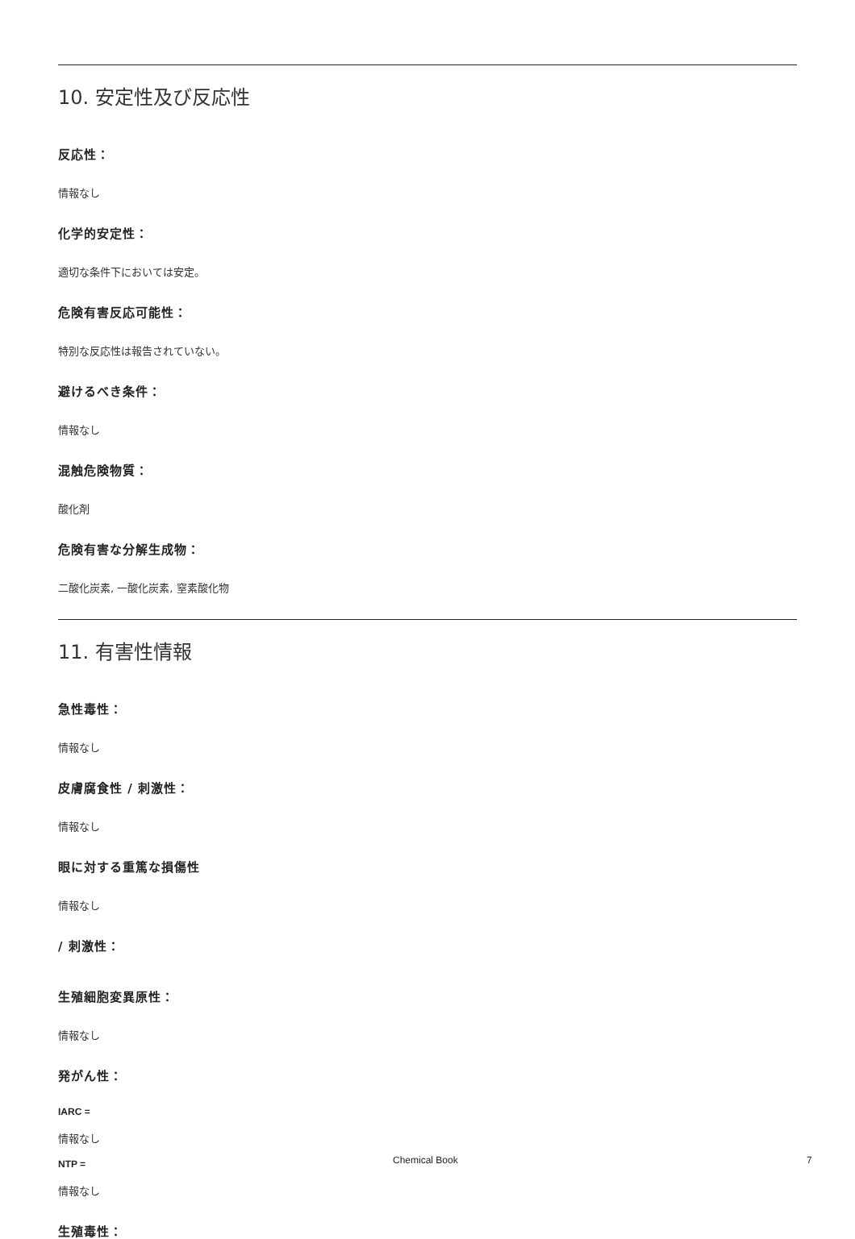10. 安定性及び反応性
反応性：
情報なし
化学的安定性：
適切な条件下においては安定。
危険有害反応可能性：
特別な反応性は報告されていない。
避けるべき条件：
情報なし
混触危険物質：
酸化剤
危険有害な分解生成物：
二酸化炭素, 一酸化炭素, 窒素酸化物
11. 有害性情報
急性毒性：
情報なし
皮膚腐食性 / 刺激性：
情報なし
眼に対する重篤な損傷性
情報なし
/ 刺激性：
生殖細胞変異原性：
情報なし
発がん性：
IARC =
情報なし
NTP =
情報なし
生殖毒性：
Chemical Book 7